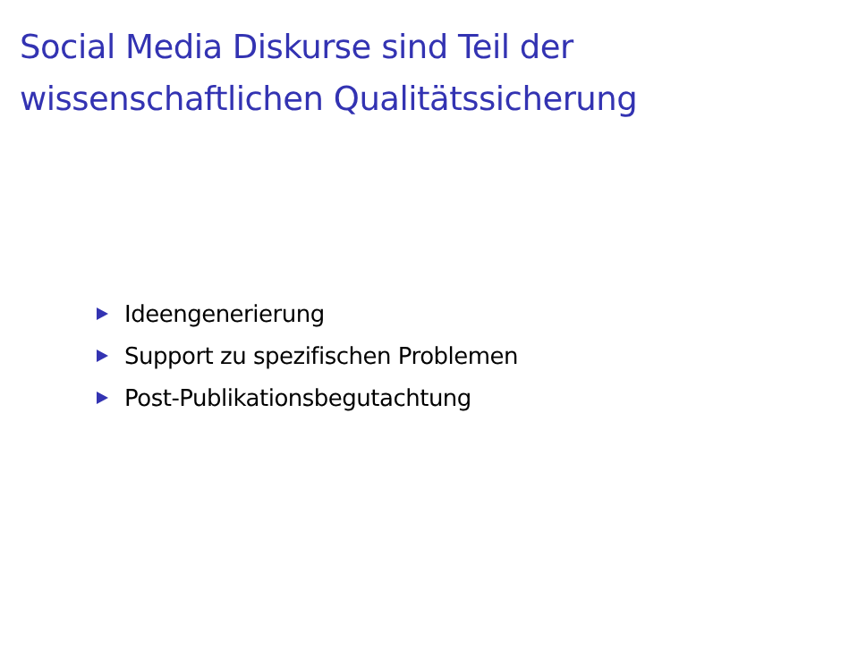Social Media Diskurse sind Teil der
wissenschaftlichen Qualitätssicherung
Ideengenerierung
Support zu spezifischen Problemen
Post-Publikationsbegutachtung